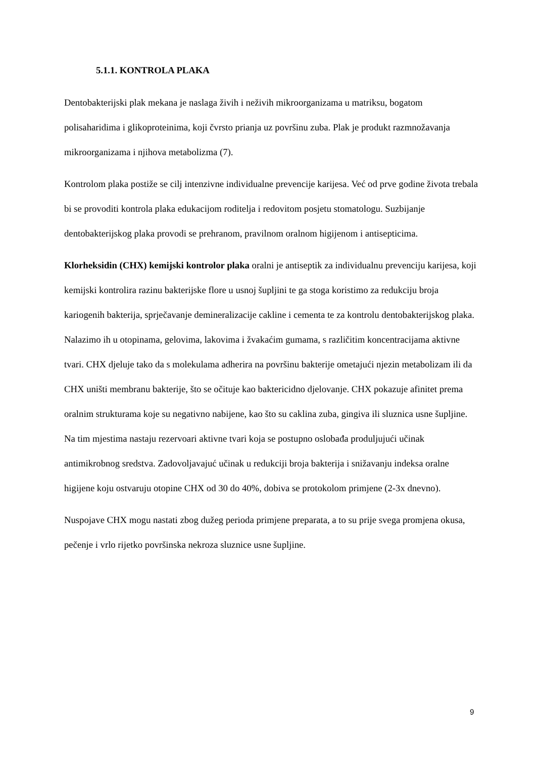5.1.1. KONTROLA PLAKA
Dentobakterijski plak mekana je naslaga živih i neživih mikroorganizama u matriksu, bogatom polisaharidima i glikoproteinima, koji čvrsto prianja uz površinu zuba. Plak je produkt razmnožavanja mikroorganizama i njihova metabolizma (7).
Kontrolom plaka postiže se cilj intenzivne individualne prevencije karijesa. Već od prve godine života trebala bi se provoditi kontrola plaka edukacijom roditelja i redovitom posjetu stomatologu. Suzbijanje dentobakterijskog plaka provodi se prehranom, pravilnom oralnom higijenom i antisepticima.
Klorheksidin (CHX) kemijski kontrolor plaka oralni je antiseptik za individualnu prevenciju karijesa, koji kemijski kontrolira razinu bakterijske flore u usnoj šupljini te ga stoga koristimo za redukciju broja kariogenih bakterija, sprječavanje demineralizacije cakline i cementa te za kontrolu dentobakterijskog plaka. Nalazimo ih u otopinama, gelovima, lakovima i žvakaćim gumama, s različitim koncentracijama aktivne tvari. CHX djeluje tako da s molekulama adherira na površinu bakterije ometajući njezin metabolizam ili da CHX uništi membranu bakterije, što se očituje kao baktericidno djelovanje. CHX pokazuje afinitet prema oralnim strukturama koje su negativno nabijene, kao što su caklina zuba, gingiva ili sluznica usne šupljine. Na tim mjestima nastaju rezervoari aktivne tvari koja se postupno oslobađa produljujući učinak antimikrobnog sredstva. Zadovoljavajuć učinak u redukciji broja bakterija i snižavanju indeksa oralne higijene koju ostvaruju otopine CHX od 30 do 40%, dobiva se protokolom primjene (2-3x dnevno).
Nuspojave CHX mogu nastati zbog dužeg perioda primjene preparata, a to su prije svega promjena okusa, pečenje i vrlo rijetko površinska nekroza sluznice usne šupljine.
9